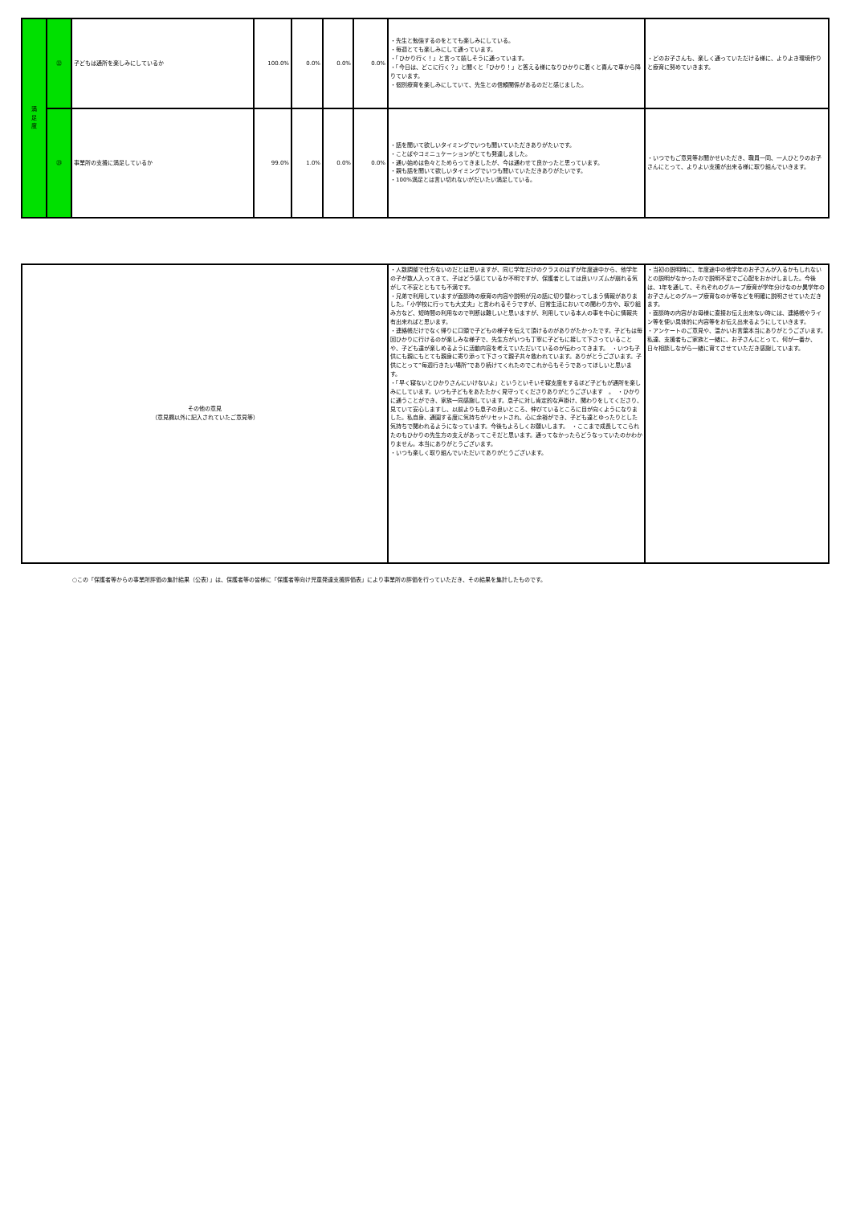| 満 足 度 | ㉒ | 子どもは通所を楽しみにしているか | 100.0% | 0.0% | 0.0% | 0.0% | ・先生と勉強するのをとても楽しみにしている。 ・毎週とても楽しみにして通っています。 ・「ひかり行く！」と言って嬉しそうに通っています。 ・「今日は、どこに行く？」と聞くと「ひかり！」と答える様になりひかりに着くと喜んで車から降りています。 ・個別療育を楽しみにしていて、先生との信頼関係があるのだと感じました。 | ・どのお子さんも、楽しく通っていただける様に、よりよき環境作りと療育に努めていきます。 |
| | ㉓ | 事業所の支援に満足しているか | 99.0% | 1.0% | 0.0% | 0.0% | ・話を聞いて欲しいタイミングでいつも聞いていただきありがたいです。 ・ことばやコミニュケーションがとても発達しました。 ・通い始めは色々とためらってきましたが、今は通わせて良かったと思っています。 ・親も話を聞いて欲しいタイミングでいつも聞いていただきありがたいです。 ・100%満足とは言い切れないがだいたい満足している。 | ・いつでもご意見等お聞かせいただき、職員一同、一人ひとりのお子さんにとって、よりよい支援が出来る様に取り組んでいきます。 |
| その他の意見 （意見欄以外に記入されていたご意見等） | ・人数調整で仕方ないのだとは思いますが、同じ学年だけのクラスのはずが年度途中から、他学年の子が数人入ってきて、子はどう感じているか不明ですが、保護者としては良いリズムが崩れる気がして不安とともても不満です。 ・兄弟で利用していますが面談時の療育の内容や説明が兄の話に切り替わってしまう情報がありました。「小学校に行っても大丈夫」と言われるそうですが、日常生活においての関わり方や、取り組み方など、短時間の利用なので判断は難しいと思いますが、利用している本人の事を中心に情報共有出来ればと思います。 ・連絡帳だけでなく帰りに口頭で子どもの様子を伝えて頂けるのがありがたかったです。子どもは毎回ひかりに行けるのが楽しみな様子で、先生方がいつも丁寧に子どもに接して下さっていることや、子ども達が楽しめるように活動内容を考えていただいているのが伝わってきます。 ・いつも子供にも親にもとても親身に寄り添って下さって親子共々救われています。ありがとうございます。子供にとって”毎週行きたい場所”であり続けてくれたのでこれからもそうであってほしいと思います。 ・「早く寝ないとひかりさんにいけないよ」というといそいそ寝支度をするほど子どもが通所を楽しみにしています。いつも子どもをあたたかく見守ってくださりありがとうございます 。 ・ひかりに通うことができ、家族一同感謝しています。息子に対し肯定的な声掛け、関わりをしてくださり、見ていて安心しますし、以前よりも息子の良いところ、伸びているところに目が向くようになりました。私自身、通園する度に気持ちがリセットされ、心に余裕ができ、子ども達とゆったりとした気持ちで関われるようになっています。今後もよろしくお願いします。 ・ここまで成長してこられたのもひかりの先生方の支えがあってこそだと思います。通ってなかったらどうなっていたのかわかりません。本当にありがとうございます。 ・いつも楽しく取り組んでいただいてありがとうございます。 | ・当初の説明時に、年度途中の他学年のお子さんが入るかもしれないとの説明がなかったので説明不足でご心配をおかけしました。今後は、1年を通して、それぞれのグループ療育が学年分けなのか異学年のお子さんとのグループ療育なのか等などを明確に説明させていただきます。 ・面談時の内容がお母様に直接お伝え出来ない時には、連絡帳やライン等を使い具体的に内容等をお伝え出来るようにしていきます。 ・アンケートのご意見や、温かいお言葉本当にありがとうございます。私達、支援者もご家族と一緒に、お子さんにとって、何が一番か、日々相談しながら一緒に育てさせていただき感謝しています。 |
○この「保護者等からの事業所評価の集計結果（公表）」は、保護者等の皆様に「保護者等向け児童発達支援評価表」により事業所の評価を行っていただき、その結果を集計したものです。